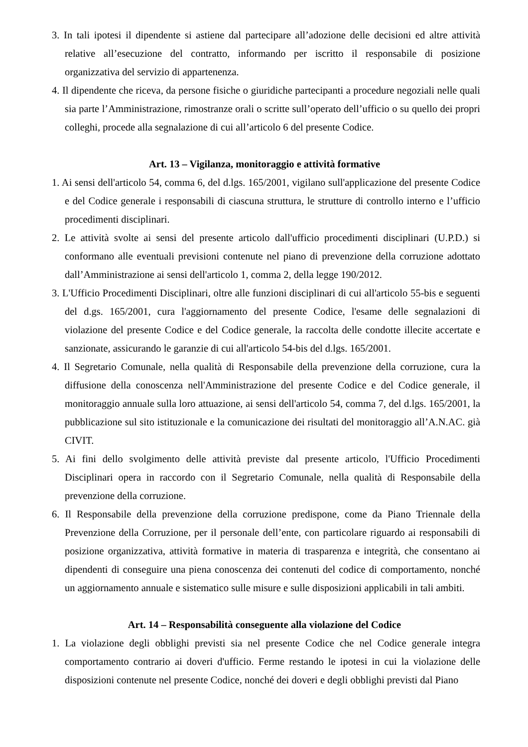3. In tali ipotesi il dipendente si astiene dal partecipare all’adozione delle decisioni ed altre attività relative all’esecuzione del contratto, informando per iscritto il responsabile di posizione organizzativa del servizio di appartenenza.
4. Il dipendente che riceva, da persone fisiche o giuridiche partecipanti a procedure negoziali nelle quali sia parte l’Amministrazione, rimostranze orali o scritte sull’operato dell’ufficio o su quello dei propri colleghi, procede alla segnalazione di cui all’articolo 6 del presente Codice.
Art. 13 – Vigilanza, monitoraggio e attività formative
1. Ai sensi dell'articolo 54, comma 6, del d.lgs. 165/2001, vigilano sull'applicazione del presente Codice e del Codice generale i responsabili di ciascuna struttura, le strutture di controllo interno e l’ufficio procedimenti disciplinari.
2. Le attività svolte ai sensi del presente articolo dall'ufficio procedimenti disciplinari (U.P.D.) si conformano alle eventuali previsioni contenute nel piano di prevenzione della corruzione adottato dall’Amministrazione ai sensi dell'articolo 1, comma 2, della legge 190/2012.
3. L'Ufficio Procedimenti Disciplinari, oltre alle funzioni disciplinari di cui all'articolo 55-bis e seguenti del d.gs. 165/2001, cura l'aggiornamento del presente Codice, l'esame delle segnalazioni di violazione del presente Codice e del Codice generale, la raccolta delle condotte illecite accertate e sanzionate, assicurando le garanzie di cui all'articolo 54-bis del d.lgs. 165/2001.
4. Il Segretario Comunale, nella qualità di Responsabile della prevenzione della corruzione, cura la diffusione della conoscenza nell'Amministrazione del presente Codice e del Codice generale, il monitoraggio annuale sulla loro attuazione, ai sensi dell'articolo 54, comma 7, del d.lgs. 165/2001, la pubblicazione sul sito istituzionale e la comunicazione dei risultati del monitoraggio all’A.N.AC. già CIVIT.
5. Ai fini dello svolgimento delle attività previste dal presente articolo, l'Ufficio Procedimenti Disciplinari opera in raccordo con il Segretario Comunale, nella qualità di Responsabile della prevenzione della corruzione.
6. Il Responsabile della prevenzione della corruzione predispone, come da Piano Triennale della Prevenzione della Corruzione, per il personale dell’ente, con particolare riguardo ai responsabili di posizione organizzativa, attività formative in materia di trasparenza e integrità, che consentano ai dipendenti di conseguire una piena conoscenza dei contenuti del codice di comportamento, nonché un aggiornamento annuale e sistematico sulle misure e sulle disposizioni applicabili in tali ambiti.
Art. 14 – Responsabilità conseguente alla violazione del Codice
1. La violazione degli obblighi previsti sia nel presente Codice che nel Codice generale integra comportamento contrario ai doveri d'ufficio. Ferme restando le ipotesi in cui la violazione delle disposizioni contenute nel presente Codice, nonché dei doveri e degli obblighi previsti dal Piano